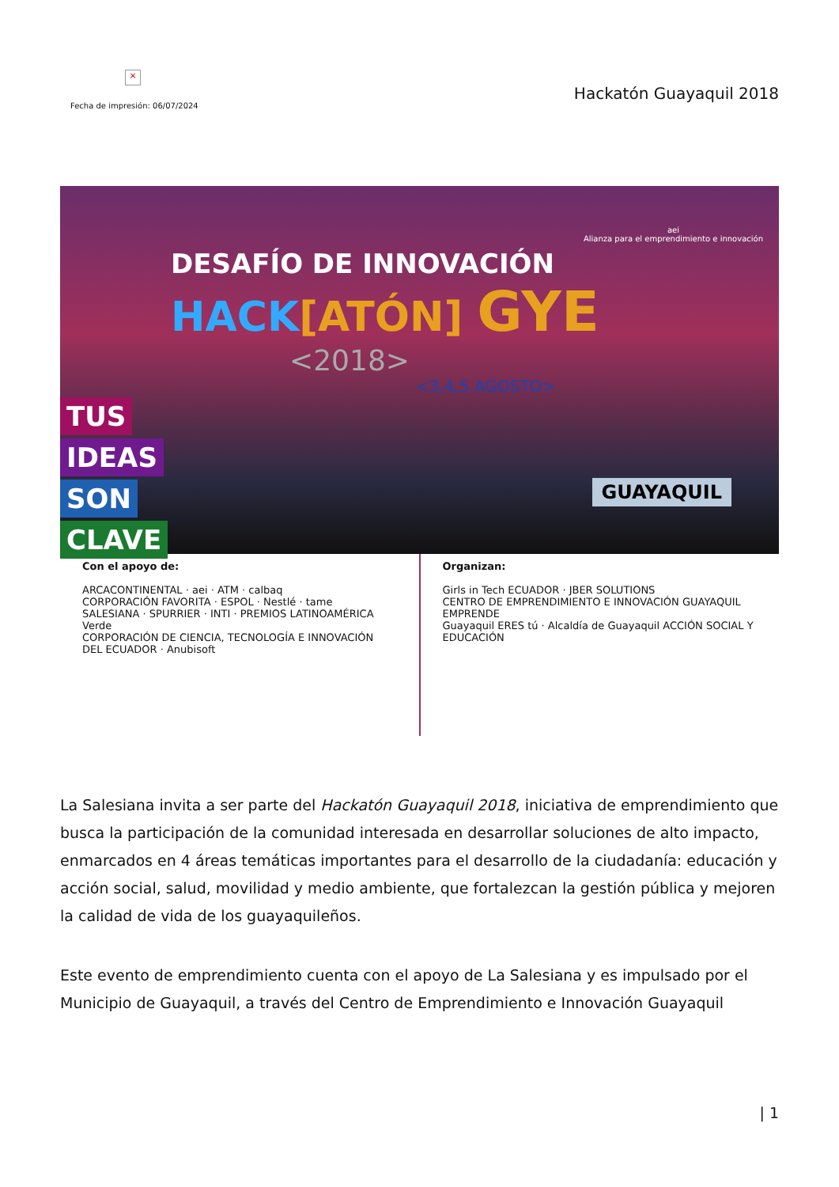×
Fecha de impresión: 06/07/2024
Hackatón Guayaquil 2018
DESAFÍO DE INNOVACIÓN
HACK[ATÓN] GYE
<2018>
<3,4,5 AGOSTO>
TUS
IDEAS
SON
CLAVE
aei
Alianza para el emprendimiento e innovación
GUAYAQUIL
Con el apoyo de:
ARCACONTINENTAL · aei · ATM · calbaq
CORPORACIÓN FAVORITA · ESPOL · Nestlé · tame
SALESIANA · SPURRIER · INTI · PREMIOS LATINOAMÉRICA Verde
CORPORACIÓN DE CIENCIA, TECNOLOGÍA E INNOVACIÓN DEL ECUADOR · Anubisoft
Organizan:
Girls in Tech ECUADOR · JBER SOLUTIONS
CENTRO DE EMPRENDIMIENTO E INNOVACIÓN GUAYAQUIL EMPRENDE
Guayaquil ERES tú · Alcaldía de Guayaquil ACCIÓN SOCIAL Y EDUCACIÓN
La Salesiana invita a ser parte del Hackatón Guayaquil 2018, iniciativa de emprendimiento que busca la participación de la comunidad interesada en desarrollar soluciones de alto impacto, enmarcados en 4 áreas temáticas importantes para el desarrollo de la ciudadanía: educación y acción social, salud, movilidad y medio ambiente, que fortalezcan la gestión pública y mejoren la calidad de vida de los guayaquileños.
Este evento de emprendimiento cuenta con el apoyo de La Salesiana y es impulsado por el Municipio de Guayaquil, a través del Centro de Emprendimiento e Innovación Guayaquil
| 1